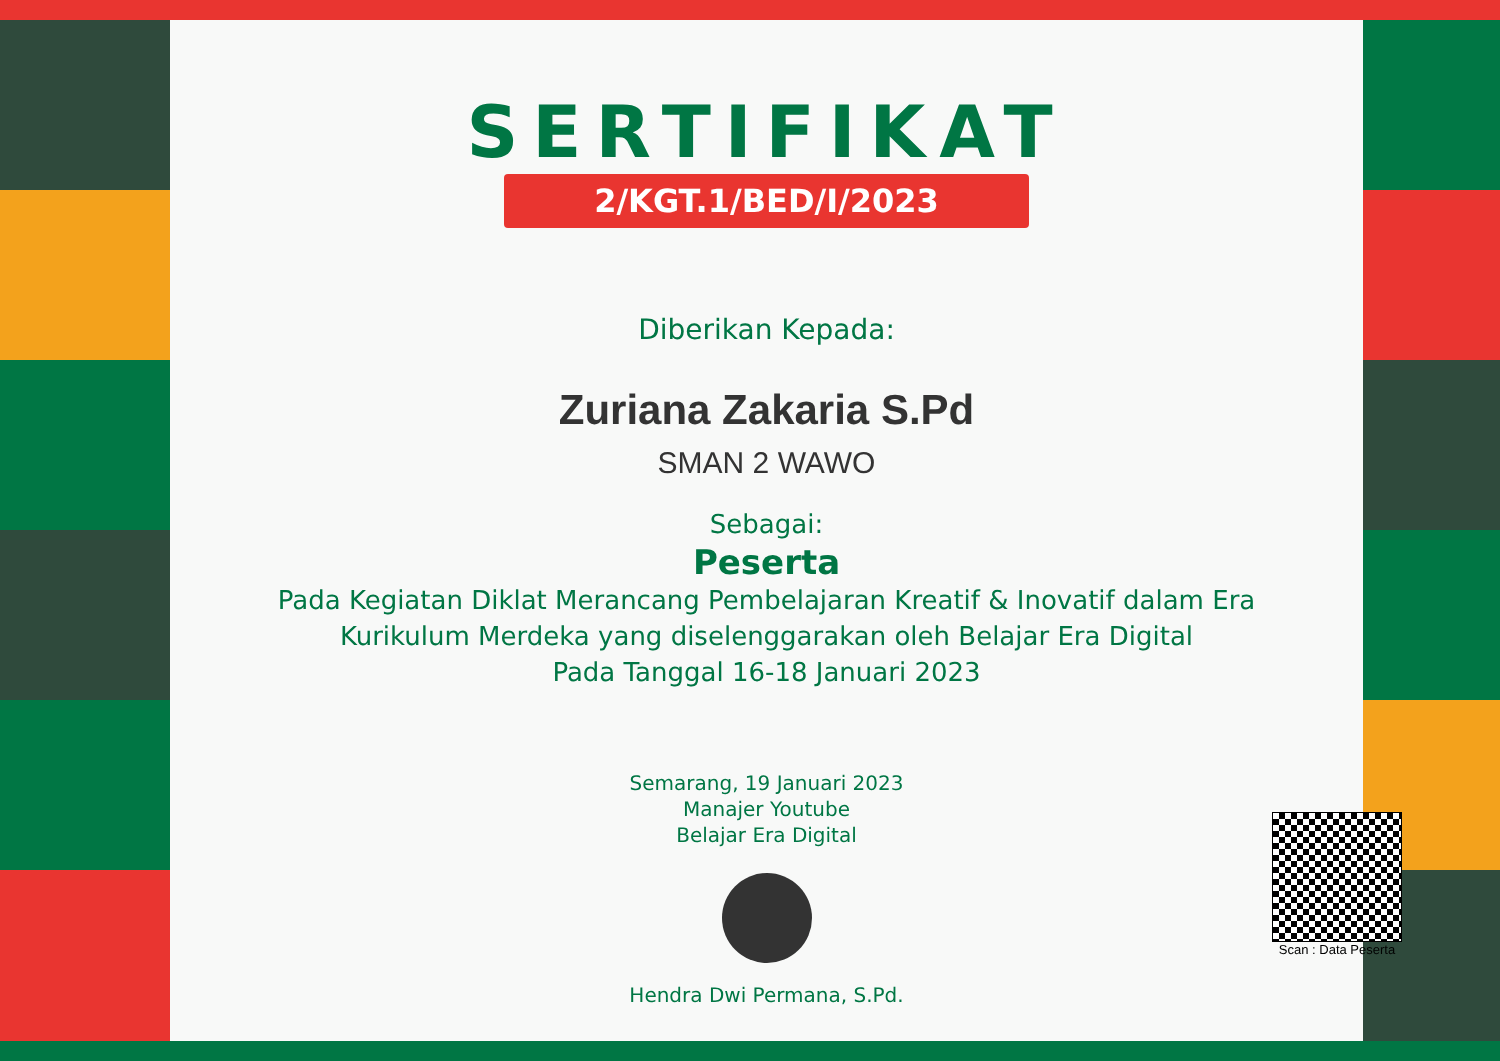SERTIFIKAT
2/KGT.1/BED/I/2023
Diberikan Kepada:
Zuriana Zakaria S.Pd
SMAN 2 WAWO
Sebagai:
Peserta
Pada Kegiatan Diklat Merancang Pembelajaran Kreatif & Inovatif dalam Era
Kurikulum Merdeka yang diselenggarakan oleh Belajar Era Digital
Pada Tanggal 16-18 Januari 2023
Semarang, 19 Januari 2023
Manajer Youtube
Belajar Era Digital
Hendra Dwi Permana, S.Pd.
Scan : Data Peserta